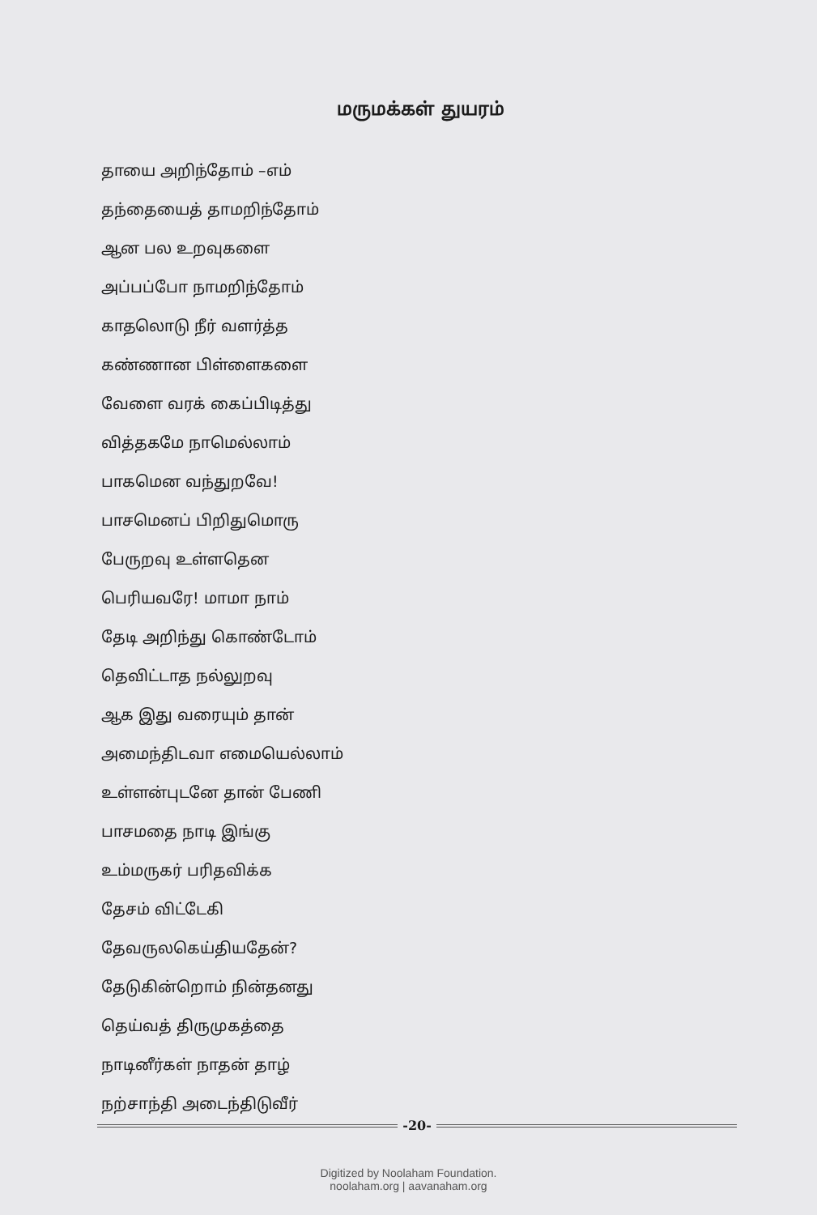மருமக்கள் துயரம்
தாயை அறிந்தோம் –எம்
தந்தையைத் தாமறிந்தோம்
ஆன பல உறவுகளை
அப்பப்போ நாமறிந்தோம்
காதலொடு நீர் வளர்த்த
கண்ணான பிள்ளைகளை
வேளை வரக் கைப்பிடித்து
வித்தகமே நாமெல்லாம்
பாகமென வந்துறவே!
பாசமெனப் பிறிதுமொரு
பேருறவு உள்ளதென
பெரியவரே! மாமா நாம்
தேடி அறிந்து கொண்டோம்
தெவிட்டாத நல்லுறவு
ஆக இது வரையும் தான்
அமைந்திடவா எமையெல்லாம்
உள்ளன்புடனே தான் பேணி
பாசமதை நாடி இங்கு
உம்மருகர் பரிதவிக்க
தேசம் விட்டேகி
தேவருலகெய்தியதேன்?
தேடுகின்றொம் நின்தனது
தெய்வத் திருமுகத்தை
நாடினீர்கள் நாதன் தாழ்
நற்சாந்தி அடைந்திடுவீர்
-20-
Digitized by Noolaham Foundation.
noolaham.org | aavanaham.org